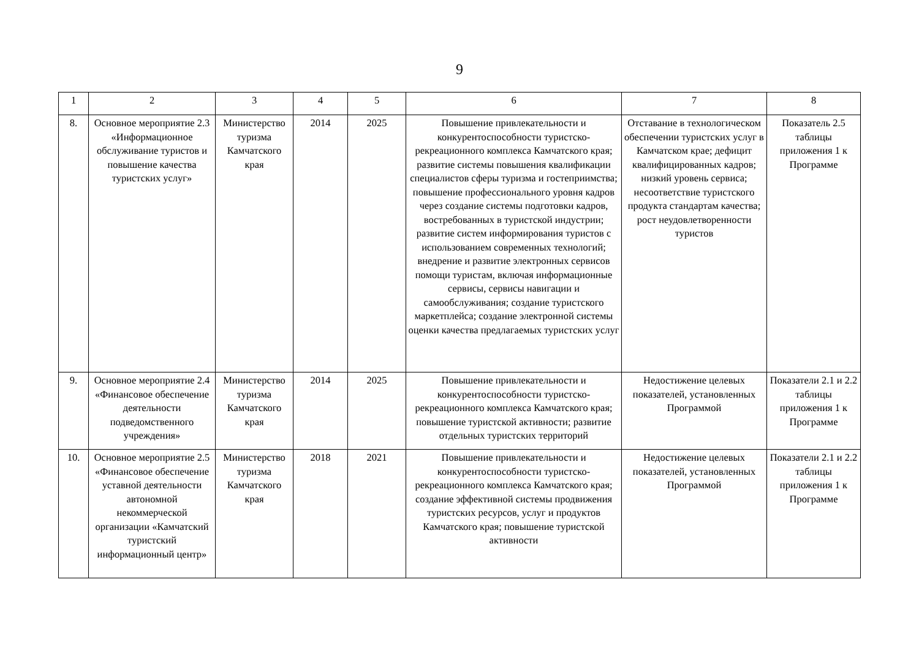9
| 1 | 2 | 3 | 4 | 5 | 6 | 7 | 8 |
| 8. | Основное мероприятие 2.3 «Информационное обслуживание туристов и повышение качества туристских услуг» | Министерство туризма Камчатского края | 2014 | 2025 | Повышение привлекательности и конкурентоспособности туристско-рекреационного комплекса Камчатского края; развитие системы повышения квалификации специалистов сферы туризма и гостеприимства; повышение профессионального уровня кадров через создание системы подготовки кадров, востребованных в туристской индустрии; развитие систем информирования туристов с использованием современных технологий; внедрение и развитие электронных сервисов помощи туристам, включая информационные сервисы, сервисы навигации и самообслуживания; создание туристского маркетплейса; создание электронной системы оценки качества предлагаемых туристских услуг | Отставание в технологическом обеспечении туристских услуг в Камчатском крае; дефицит квалифицированных кадров; низкий уровень сервиса; несоответствие туристского продукта стандартам качества; рост неудовлетворенности туристов | Показатель 2.5 таблицы приложения 1 к Программе |
| 9. | Основное мероприятие 2.4 «Финансовое обеспечение деятельности подведомственного учреждения» | Министерство туризма Камчатского края | 2014 | 2025 | Повышение привлекательности и конкурентоспособности туристско-рекреационного комплекса Камчатского края; повышение туристской активности; развитие отдельных туристских территорий | Недостижение целевых показателей, установленных Программой | Показатели 2.1 и 2.2 таблицы приложения 1 к Программе |
| 10. | Основное мероприятие 2.5 «Финансовое обеспечение уставной деятельности автономной некоммерческой организации «Камчатский туристский информационный центр» | Министерство туризма Камчатского края | 2018 | 2021 | Повышение привлекательности и конкурентоспособности туристско-рекреационного комплекса Камчатского края; создание эффективной системы продвижения туристских ресурсов, услуг и продуктов Камчатского края; повышение туристской активности | Недостижение целевых показателей, установленных Программой | Показатели 2.1 и 2.2 таблицы приложения 1 к Программе |